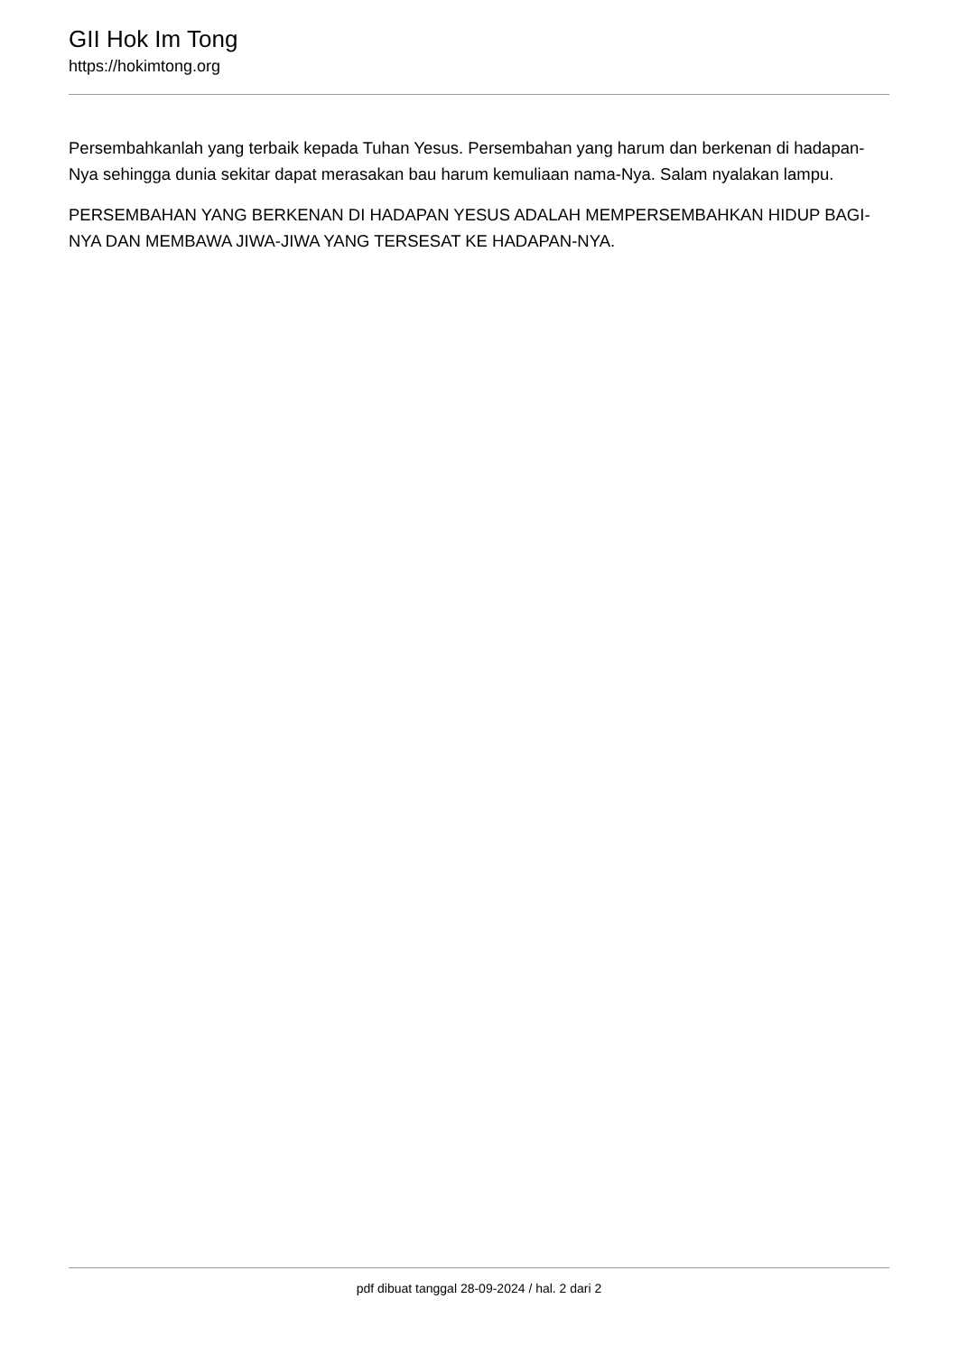GII Hok Im Tong
https://hokimtong.org
Persembahkanlah yang terbaik kepada Tuhan Yesus. Persembahan yang harum dan berkenan di hadapan-Nya sehingga dunia sekitar dapat merasakan bau harum kemuliaan nama-Nya. Salam nyalakan lampu.
PERSEMBAHAN YANG BERKENAN DI HADAPAN YESUS ADALAH MEMPERSEMBAHKAN HIDUP BAGI-NYA DAN MEMBAWA JIWA-JIWA YANG TERSESAT KE HADAPAN-NYA.
pdf dibuat tanggal 28-09-2024 / hal. 2 dari 2